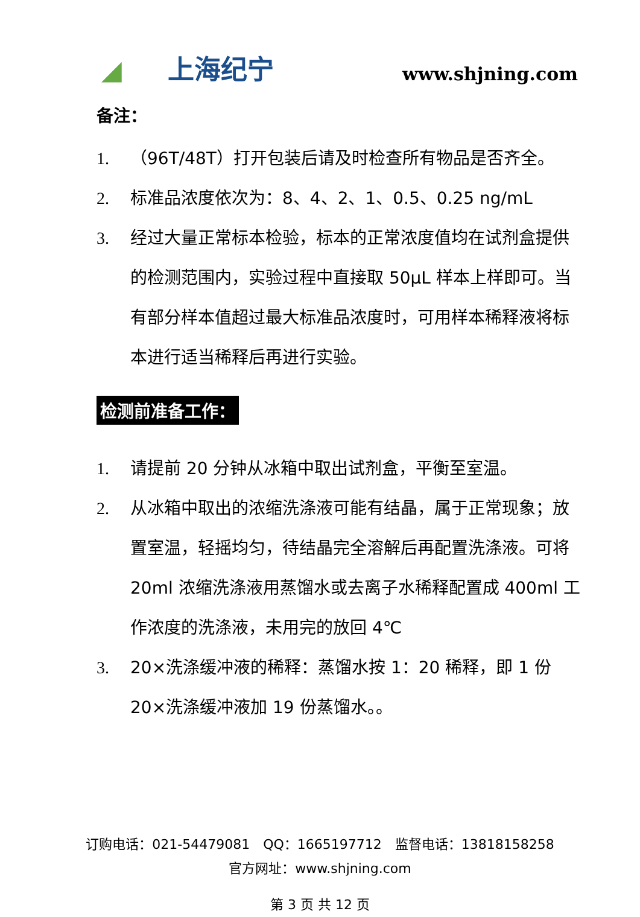◢ 上海纪宁 www.shjning.com
备注：
1. （96T/48T）打开包装后请及时检查所有物品是否齐全。
2. 标准品浓度依次为：8、4、2、1、0.5、0.25 ng/mL
3. 经过大量正常标本检验，标本的正常浓度值均在试剂盒提供的检测范围内，实验过程中直接取 50μL 样本上样即可。当有部分样本值超过最大标准品浓度时，可用样本稀释液将标本进行适当稀释后再进行实验。
检测前准备工作：
1. 请提前 20 分钟从冰箱中取出试剂盒，平衡至室温。
2. 从冰箱中取出的浓缩洗涤液可能有结晶，属于正常现象；放置室温，轻摇均匀，待结晶完全溶解后再配置洗涤液。可将 20ml 浓缩洗涤液用蒸馏水或去离子水稀释配置成 400ml 工作浓度的洗涤液，未用完的放回 4℃
3. 20×洗涤缓冲液的稀释：蒸馏水按 1：20 稀释，即 1 份 20×洗涤缓冲液加 19 份蒸馏水。。
订购电话：021-54479081　QQ：1665197712　监督电话：13818158258
官方网址：www.shjning.com
第 3 页 共 12 页